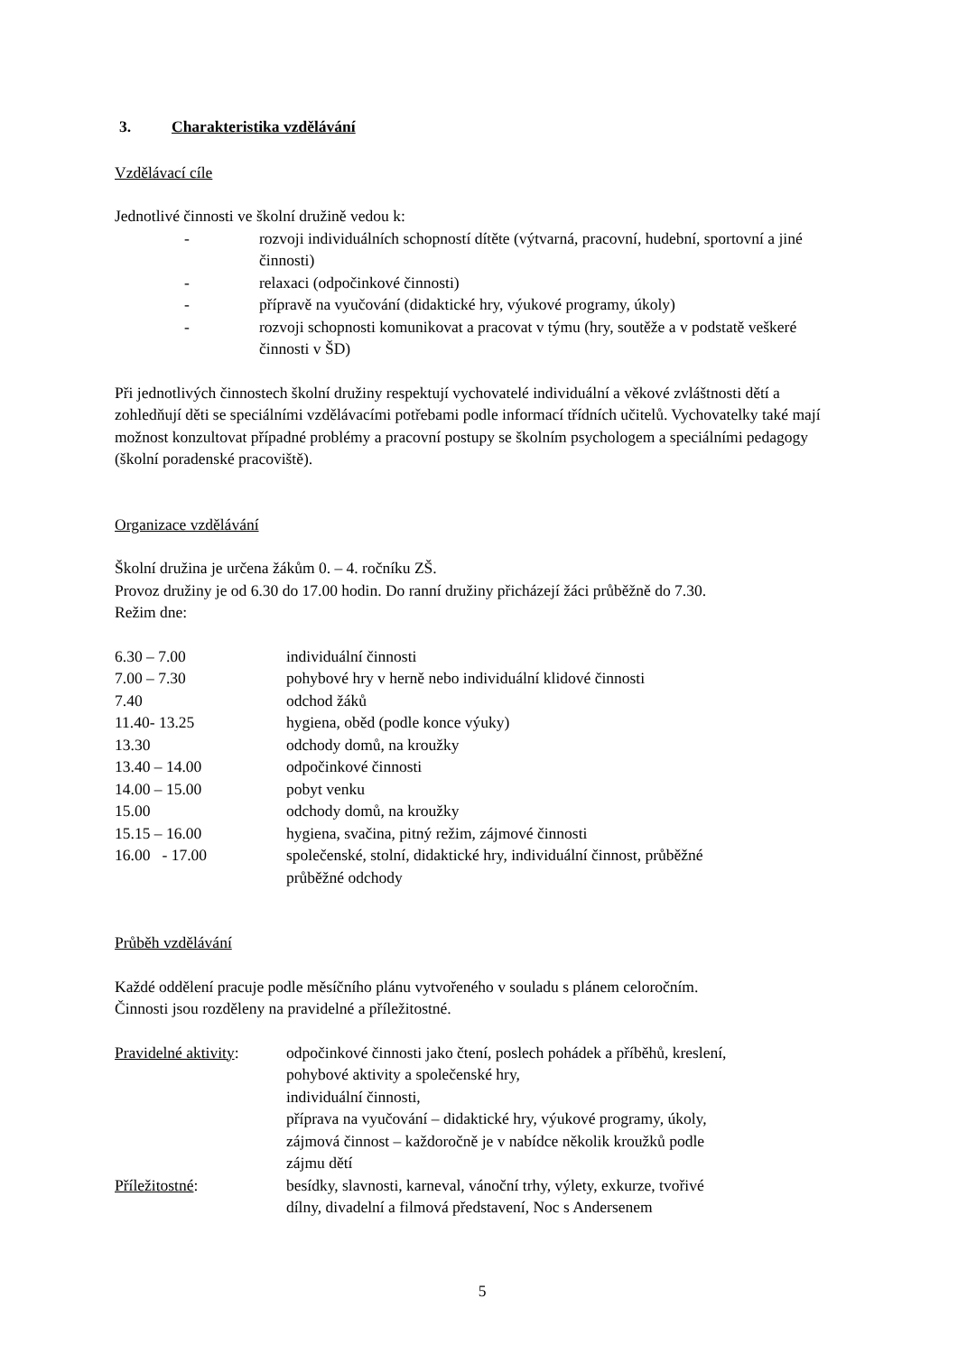3. Charakteristika vzdělávání
Vzdělávací cíle
Jednotlivé činnosti ve školní družině vedou k:
- rozvoji individuálních schopností dítěte (výtvarná, pracovní, hudební, sportovní a jiné činnosti)
- relaxaci (odpočinkové činnosti)
- přípravě na vyučování (didaktické hry, výukové programy, úkoly)
- rozvoji schopnosti komunikovat a pracovat v týmu (hry, soutěže a v podstatě veškeré činnosti v ŠD)
Při jednotlivých činnostech školní družiny respektují vychovatelé individuální a věkové zvláštnosti dětí a zohledňují děti se speciálními vzdělávacími potřebami podle informací třídních učitelů. Vychovatelky také mají možnost konzultovat případné problémy a pracovní postupy se školním psychologem a speciálními pedagogy (školní poradenské pracoviště).
Organizace vzdělávání
Školní družina je určena žákům 0. – 4. ročníku ZŠ.
Provoz družiny je od 6.30 do 17.00 hodin. Do ranní družiny přicházejí žáci průběžně do 7.30.
Režim dne:
| 6.30 – 7.00 | individuální činnosti |
| 7.00 – 7.30 | pohybové hry v herně nebo individuální klidové činnosti |
| 7.40 | odchod žáků |
| 11.40- 13.25 | hygiena, oběd (podle konce výuky) |
| 13.30 | odchody domů, na kroužky |
| 13.40 – 14.00 | odpočinkové činnosti |
| 14.00 – 15.00 | pobyt venku |
| 15.00 | odchody domů, na kroužky |
| 15.15 – 16.00 | hygiena, svačina, pitný režim, zájmové činnosti |
| 16.00 - 17.00 | společenské, stolní, didaktické hry, individuální činnost, průběžné průběžné odchody |
Průběh vzdělávání
Každé oddělení pracuje podle měsíčního plánu vytvořeného v souladu s plánem celoročním.
Činnosti jsou rozděleny na pravidelné a příležitostné.
| Pravidelné aktivity : | odpočinkové činnosti jako čtení, poslech pohádek a příběhů, kreslení, pohybové aktivity a společenské hry, individuální činnosti, příprava na vyučování – didaktické hry, výukové programy, úkoly, zájmová činnost – každoročně je v nabídce několik kroužků podle zájmu dětí |
| Příležitostné : | besídky, slavnosti, karneval, vánoční trhy, výlety, exkurze, tvořivé dílny, divadelní a filmová představení, Noc s Andersenem |
5